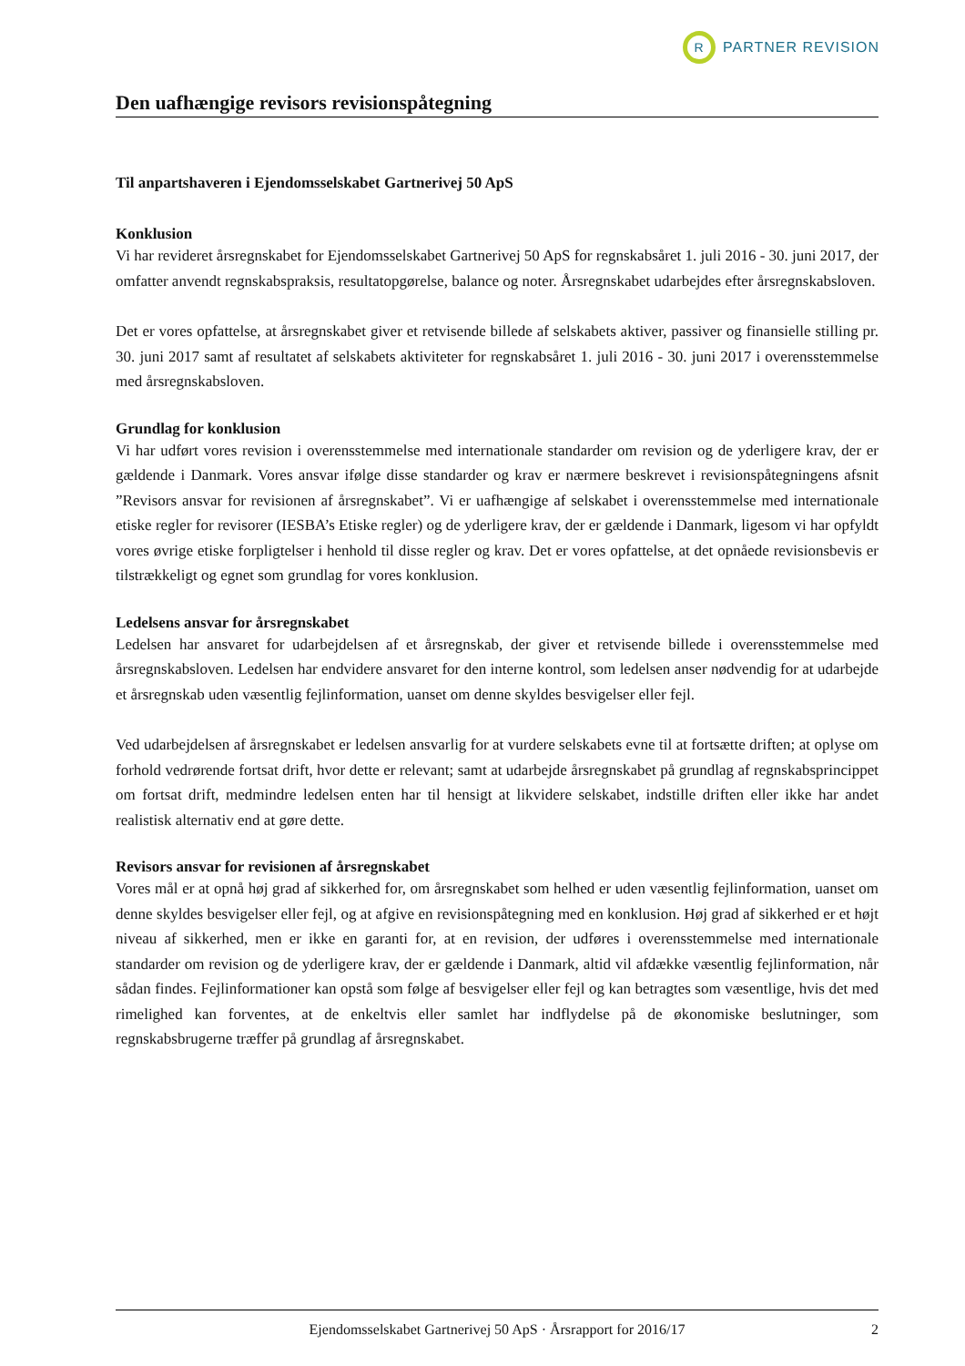R
PARTNER REVISION
Den uafhængige revisors revisionspåtegning
Til anpartshaveren i Ejendomsselskabet Gartnerivej 50 ApS
Konklusion
Vi har revideret årsregnskabet for Ejendomsselskabet Gartnerivej 50 ApS for regnskabsåret 1. juli 2016 - 30. juni 2017, der omfatter anvendt regnskabspraksis, resultatopgørelse, balance og noter. Årsregnskabet udarbejdes efter årsregnskabsloven.
Det er vores opfattelse, at årsregnskabet giver et retvisende billede af selskabets aktiver, passiver og finansielle stilling pr. 30. juni 2017 samt af resultatet af selskabets aktiviteter for regnskabsåret 1. juli 2016 - 30. juni 2017 i overensstemmelse med årsregnskabsloven.
Grundlag for konklusion
Vi har udført vores revision i overensstemmelse med internationale standarder om revision og de yderligere krav, der er gældende i Danmark. Vores ansvar ifølge disse standarder og krav er nærmere beskrevet i revisionspåtegningens afsnit ”Revisors ansvar for revisionen af årsregnskabet”. Vi er uafhængige af selskabet i overensstemmelse med internationale etiske regler for revisorer (IESBA’s Etiske regler) og de yderligere krav, der er gældende i Danmark, ligesom vi har opfyldt vores øvrige etiske forpligtelser i henhold til disse regler og krav. Det er vores opfattelse, at det opnåede revisionsbevis er tilstrækkeligt og egnet som grundlag for vores konklusion.
Ledelsens ansvar for årsregnskabet
Ledelsen har ansvaret for udarbejdelsen af et årsregnskab, der giver et retvisende billede i overensstemmelse med årsregnskabsloven. Ledelsen har endvidere ansvaret for den interne kontrol, som ledelsen anser nødvendig for at udarbejde et årsregnskab uden væsentlig fejlinformation, uanset om denne skyldes besvigelser eller fejl.
Ved udarbejdelsen af årsregnskabet er ledelsen ansvarlig for at vurdere selskabets evne til at fortsætte driften; at oplyse om forhold vedrørende fortsat drift, hvor dette er relevant; samt at udarbejde årsregnskabet på grundlag af regnskabsprincippet om fortsat drift, medmindre ledelsen enten har til hensigt at likvidere selskabet, indstille driften eller ikke har andet realistisk alternativ end at gøre dette.
Revisors ansvar for revisionen af årsregnskabet
Vores mål er at opnå høj grad af sikkerhed for, om årsregnskabet som helhed er uden væsentlig fejlinformation, uanset om denne skyldes besvigelser eller fejl, og at afgive en revisionspåtegning med en konklusion. Høj grad af sikkerhed er et højt niveau af sikkerhed, men er ikke en garanti for, at en revision, der udføres i overensstemmelse med internationale standarder om revision og de yderligere krav, der er gældende i Danmark, altid vil afdække væsentlig fejlinformation, når sådan findes. Fejlinformationer kan opstå som følge af besvigelser eller fejl og kan betragtes som væsentlige, hvis det med rimelighed kan forventes, at de enkeltvis eller samlet har indflydelse på de økonomiske beslutninger, som regnskabsbrugerne træffer på grundlag af årsregnskabet.
Ejendomsselskabet Gartnerivej 50 ApS · Årsrapport for 2016/17 2